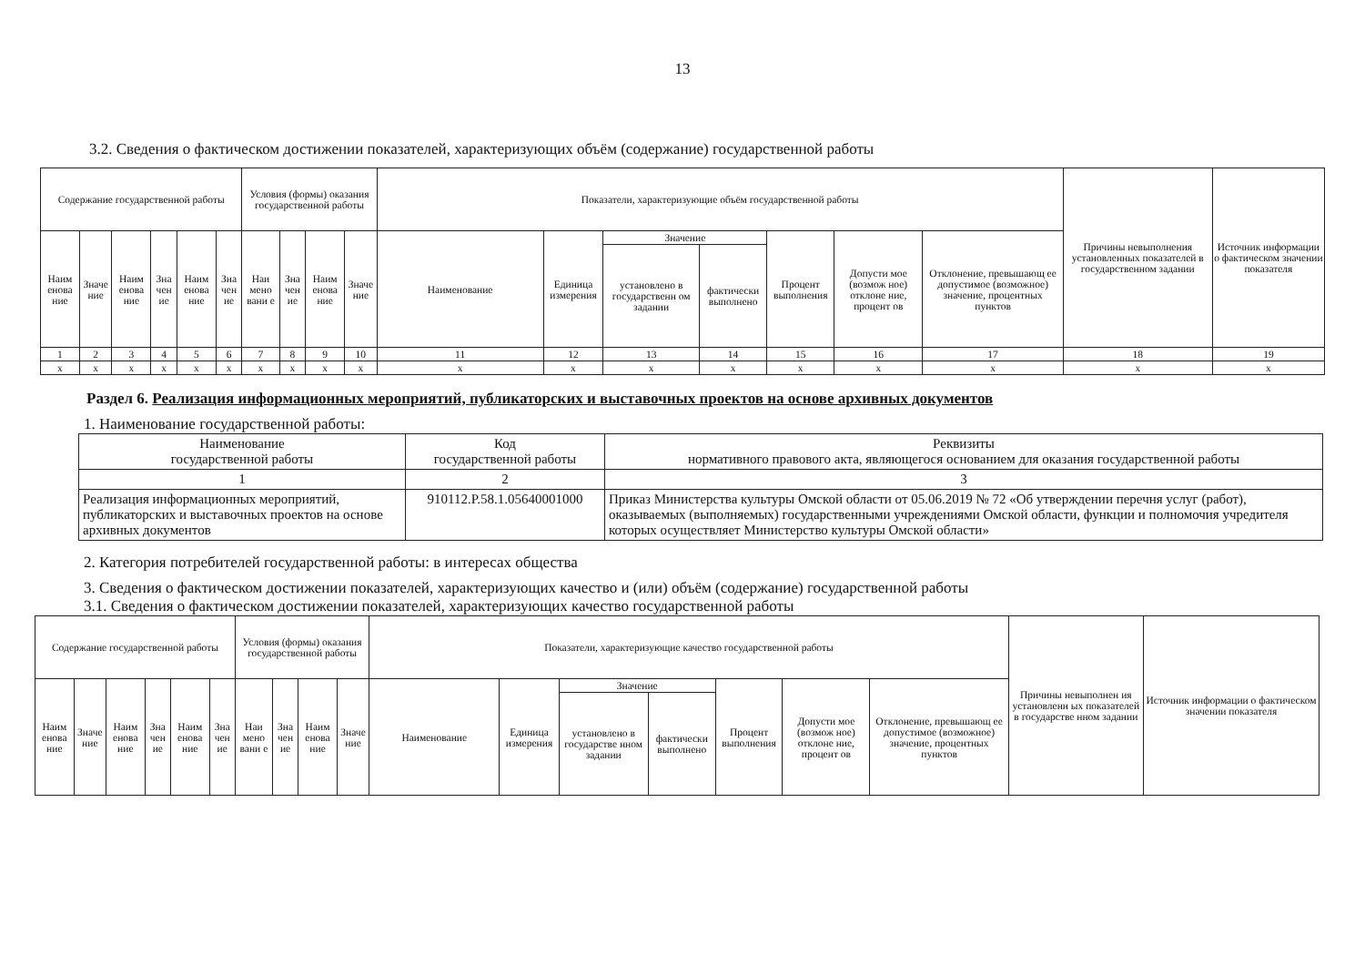13
3.2. Сведения о фактическом достижении показателей, характеризующих объём (содержание) государственной работы
| Содержание государственной работы | | | | | | Условия (формы) оказания государственной работы | | | | Показатели, характеризующие объём государственной работы | | | | | | | Причины невыполнения установленных показателей в государственном задании | Источник информации о фактическом значении показателя |
| --- | --- | --- | --- | --- | --- | --- | --- | --- | --- | --- | --- | --- | --- | --- | --- | --- | --- | --- |
| Наим енова ние | Значе ние | Наим енова ние | Зна чен ие | Наим енова ние | Зна чен ие | Наи мено вани е | Зна чен ие | Наим енова ние | Значе ние | Наименование | Единица измерения | Значение | | Процент выполнения | Допусти мое (возмож ное) отклоне ние, процент ов | Отклонение, превышающ ее допустимое (возможное) значение, процентных пунктов | | |
| | | | | | | | | | | | | установлено в государственн ом задании | фактически выполнено | | | | | |
| 1 | 2 | 3 | 4 | 5 | 6 | 7 | 8 | 9 | 10 | 11 | 12 | 13 | 14 | 15 | 16 | 17 | 18 | 19 |
| х | х | х | х | х | х | х | х | х | х | х | х | х | х | х | х | х | х | х |
Раздел 6. Реализация информационных мероприятий, публикаторских и выставочных проектов на основе архивных документов
1. Наименование государственной работы:
| Наименование государственной работы | Код государственной работы | Реквизиты нормативного правового акта, являющегося основанием для оказания государственной работы |
| 1 | 2 | 3 |
| Реализация информационных мероприятий, публикаторских и выставочных проектов на основе архивных документов | 910112.Р.58.1.05640001000 | Приказ Министерства культуры Омской области от 05.06.2019 № 72 «Об утверждении перечня услуг (работ), оказываемых (выполняемых) государственными учреждениями Омской области, функции и полномочия учредителя которых осуществляет Министерство культуры Омской области» |
2. Категория потребителей государственной работы: в интересах общества
3. Сведения о фактическом достижении показателей, характеризующих качество и (или) объём (содержание) государственной работы
3.1. Сведения о фактическом достижении показателей, характеризующих качество государственной работы
| Содержание государственной работы | | | | | | Условия (формы) оказания государственной работы | | | | Показатели, характеризующие качество государственной работы | | | | | | | Причины невыполнен ия установленн ых показателей в государстве нном задании | Источник информации о фактическом значении показателя |
| --- | --- | --- | --- | --- | --- | --- | --- | --- | --- | --- | --- | --- | --- | --- | --- | --- | --- | --- |
| Наим енова ние | Значе ние | Наим енова ние | Зна чен ие | Наим енова ние | Зна чен ие | Наи мено вани е | Зна чен ие | Наим енова ние | Значе ние | Наименование | Единица измерения | Значение | | Процент выполнения | Допусти мое (возмож ное) отклоне ние, процент ов | Отклонение, превышающ ее допустимое (возможное) значение, процентных пунктов | | |
| | | | | | | | | | | | | установлено в государстве нном задании | фактически выполнено | | | | | |